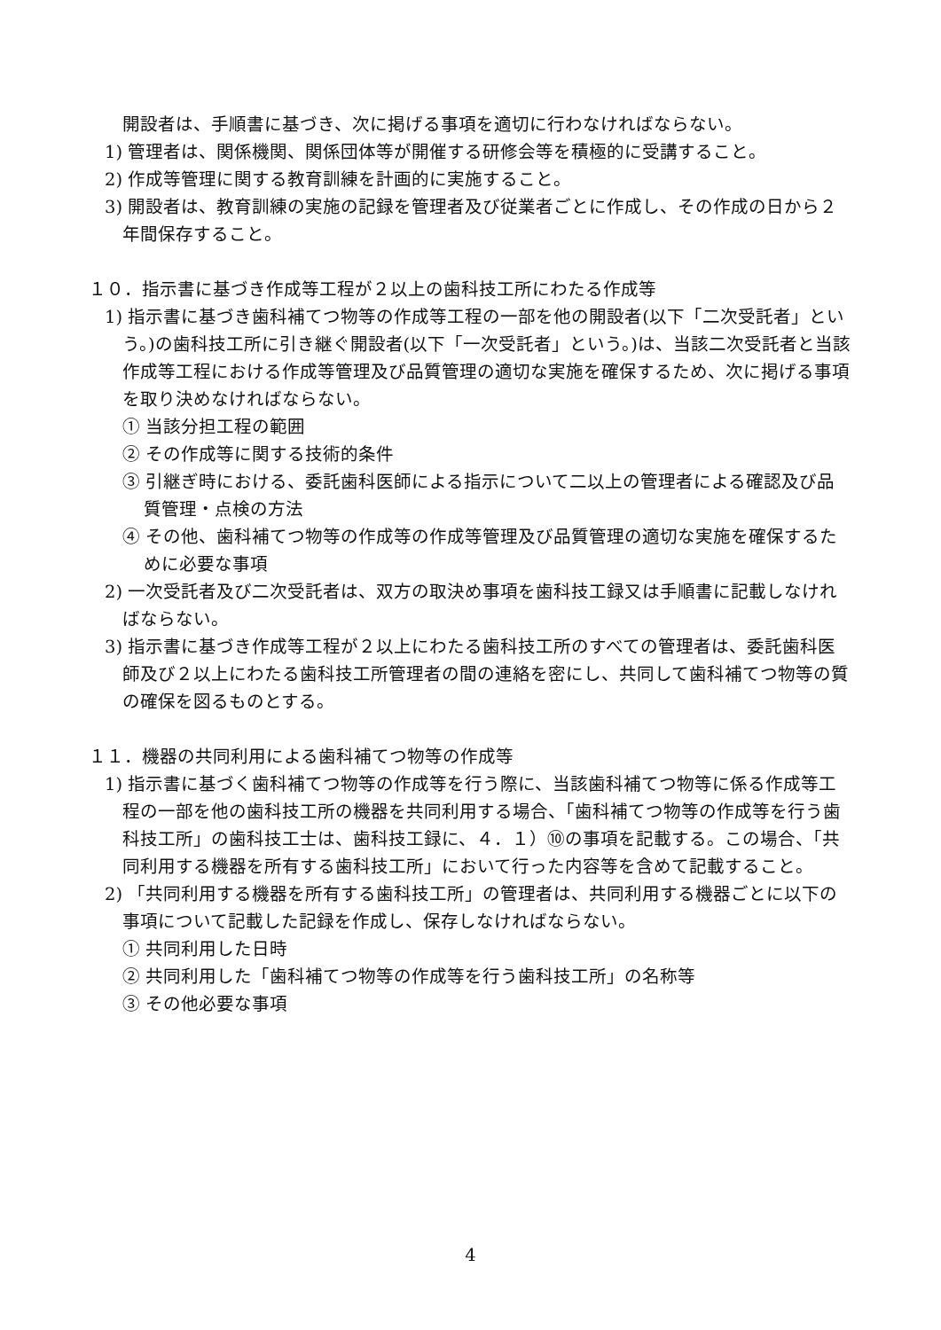開設者は、手順書に基づき、次に掲げる事項を適切に行わなければならない。
1) 管理者は、関係機関、関係団体等が開催する研修会等を積極的に受講すること。
2) 作成等管理に関する教育訓練を計画的に実施すること。
3) 開設者は、教育訓練の実施の記録を管理者及び従業者ごとに作成し、その作成の日から２年間保存すること。
１０．指示書に基づき作成等工程が２以上の歯科技工所にわたる作成等
1) 指示書に基づき歯科補てつ物等の作成等工程の一部を他の開設者(以下「二次受託者」という。)の歯科技工所に引き継ぐ開設者(以下「一次受託者」という。)は、当該二次受託者と当該作成等工程における作成等管理及び品質管理の適切な実施を確保するため、次に掲げる事項を取り決めなければならない。
① 当該分担工程の範囲
② その作成等に関する技術的条件
③ 引継ぎ時における、委託歯科医師による指示について二以上の管理者による確認及び品質管理・点検の方法
④ その他、歯科補てつ物等の作成等の作成等管理及び品質管理の適切な実施を確保するために必要な事項
2) 一次受託者及び二次受託者は、双方の取決め事項を歯科技工録又は手順書に記載しなければならない。
3) 指示書に基づき作成等工程が２以上にわたる歯科技工所のすべての管理者は、委託歯科医師及び２以上にわたる歯科技工所管理者の間の連絡を密にし、共同して歯科補てつ物等の質の確保を図るものとする。
１１．機器の共同利用による歯科補てつ物等の作成等
1) 指示書に基づく歯科補てつ物等の作成等を行う際に、当該歯科補てつ物等に係る作成等工程の一部を他の歯科技工所の機器を共同利用する場合、「歯科補てつ物等の作成等を行う歯科技工所」の歯科技工士は、歯科技工録に、４．１）⑩の事項を記載する。この場合、「共同利用する機器を所有する歯科技工所」において行った内容等を含めて記載すること。
2) 「共同利用する機器を所有する歯科技工所」の管理者は、共同利用する機器ごとに以下の事項について記載した記録を作成し、保存しなければならない。
① 共同利用した日時
② 共同利用した「歯科補てつ物等の作成等を行う歯科技工所」の名称等
③ その他必要な事項
4